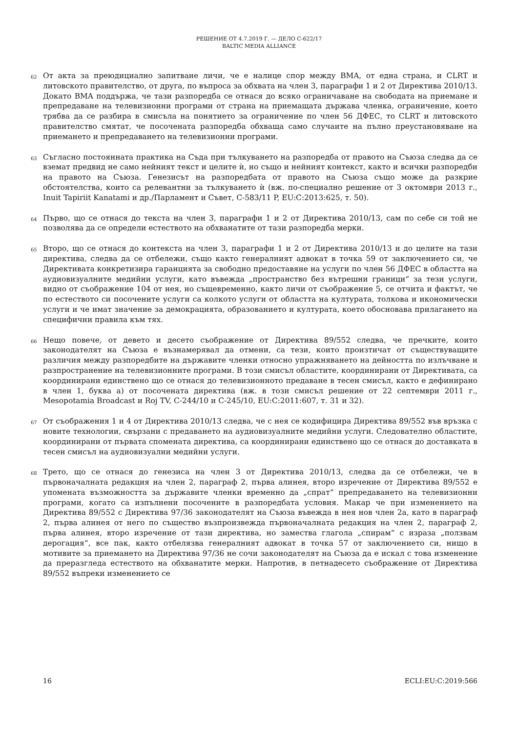РЕШЕНИЕ ОТ 4.7.2019 Г. — ДЕЛО C-622/17
BALTIC MEDIA ALLIANCE
62
От акта за преюдициално запитване личи, че е налице спор между BMA, от една страна, и CLRT и литовското правителство, от друга, по въпроса за обхвата на член 3, параграфи 1 и 2 от Директива 2010/13. Докато BMA поддържа, че тази разпоредба се отнася до всяко ограничаване на свободата на приемане и препредаване на телевизионни програми от страна на приемащата държава членка, ограничение, което трябва да се разбира в смисъла на понятието за ограничение по член 56 ДФЕС, то CLRT и литовското правителство смятат, че посочената разпоредба обхваща само случаите на пълно преустановяване на приемането и препредаването на телевизионни програми.
63
Съгласно постоянната практика на Съда при тълкуването на разпоредба от правото на Съюза следва да се вземат предвид не само нейният текст и целите ѝ, но също и нейният контекст, както и всички разпоредби на правото на Съюза. Генезисът на разпоредбата от правото на Съюза също може да разкрие обстоятелства, които са релевантни за тълкуването ѝ (вж. по-специално решение от 3 октомври 2013 г., Inuit Tapiriit Kanatami и др./Парламент и Съвет, C-583/11 P, EU:C:2013:625, т. 50).
64
Първо, що се отнася до текста на член 3, параграфи 1 и 2 от Директива 2010/13, сам по себе си той не позволява да се определи естеството на обхванатите от тази разпоредба мерки.
65
Второ, що се отнася до контекста на член 3, параграфи 1 и 2 от Директива 2010/13 и до целите на тази директива, следва да се отбележи, също както генералният адвокат в точка 59 от заключението си, че Директивата конкретизира гаранцията за свободно предоставяне на услуги по член 56 ДФЕС в областта на аудиовизуалните медийни услуги, като въвежда „пространство без вътрешни граници“ за тези услуги, видно от съображение 104 от нея, но същевременно, както личи от съображение 5, се отчита и фактът, че по естеството си посочените услуги са колкото услуги от областта на културата, толкова и икономически услуги и че имат значение за демокрацията, образованието и културата, което обосновава прилагането на специфични правила към тях.
66
Нещо повече, от девето и десето съображение от Директива 89/552 следва, че пречките, които законодателят на Съюза е възнамерявал да отмени, са тези, които произтичат от съществуващите различия между разпоредбите на държавите членки относно упражняването на дейността по излъчване и разпространение на телевизионните програми. В този смисъл областите, координирани от Директивата, са координирани единствено що се отнася до телевизионното предаване в тесен смисъл, както е дефинирано в член 1, буква а) от посочената директива (вж. в този смисъл решение от 22 септември 2011 г., Mesopotamia Broadcast и Roj TV, C-244/10 и C-245/10, EU:C:2011:607, т. 31 и 32).
67
От съображения 1 и 4 от Директива 2010/13 следва, че с нея се кодифицира Директива 89/552 във връзка с новите технологии, свързани с предаването на аудиовизуалните медийни услуги. Следователно областите, координирани от първата спомената директива, са координирани единствено що се отнася до доставката в тесен смисъл на аудиовизуални медийни услуги.
68
Трето, що се отнася до генезиса на член 3 от Директива 2010/13, следва да се отбележи, че в първоначалната редакция на член 2, параграф 2, първа алинея, второ изречение от Директива 89/552 е упомената възможността за държавите членки временно да „спрат“ препредаването на телевизионни програми, когато са изпълнени посочените в разпоредбата условия. Макар че при изменението на Директива 89/552 с Директива 97/36 законодателят на Съюза въвежда в нея нов член 2а, като в параграф 2, първа алинея от него по същество възпроизвежда първоначалната редакция на член 2, параграф 2, първа алинея, второ изречение от тази директива, но замества глагола „спирам“ с израза „ползвам дерогация“, все пак, както отбелязва генералният адвокат в точка 57 от заключението си, нищо в мотивите за приемането на Директива 97/36 не сочи законодателят на Съюза да е искал с това изменение да преразгледа естеството на обхванатите мерки. Напротив, в петнадесето съображение от Директива 89/552 въпреки изменението се
16 ECLI:EU:C:2019:566